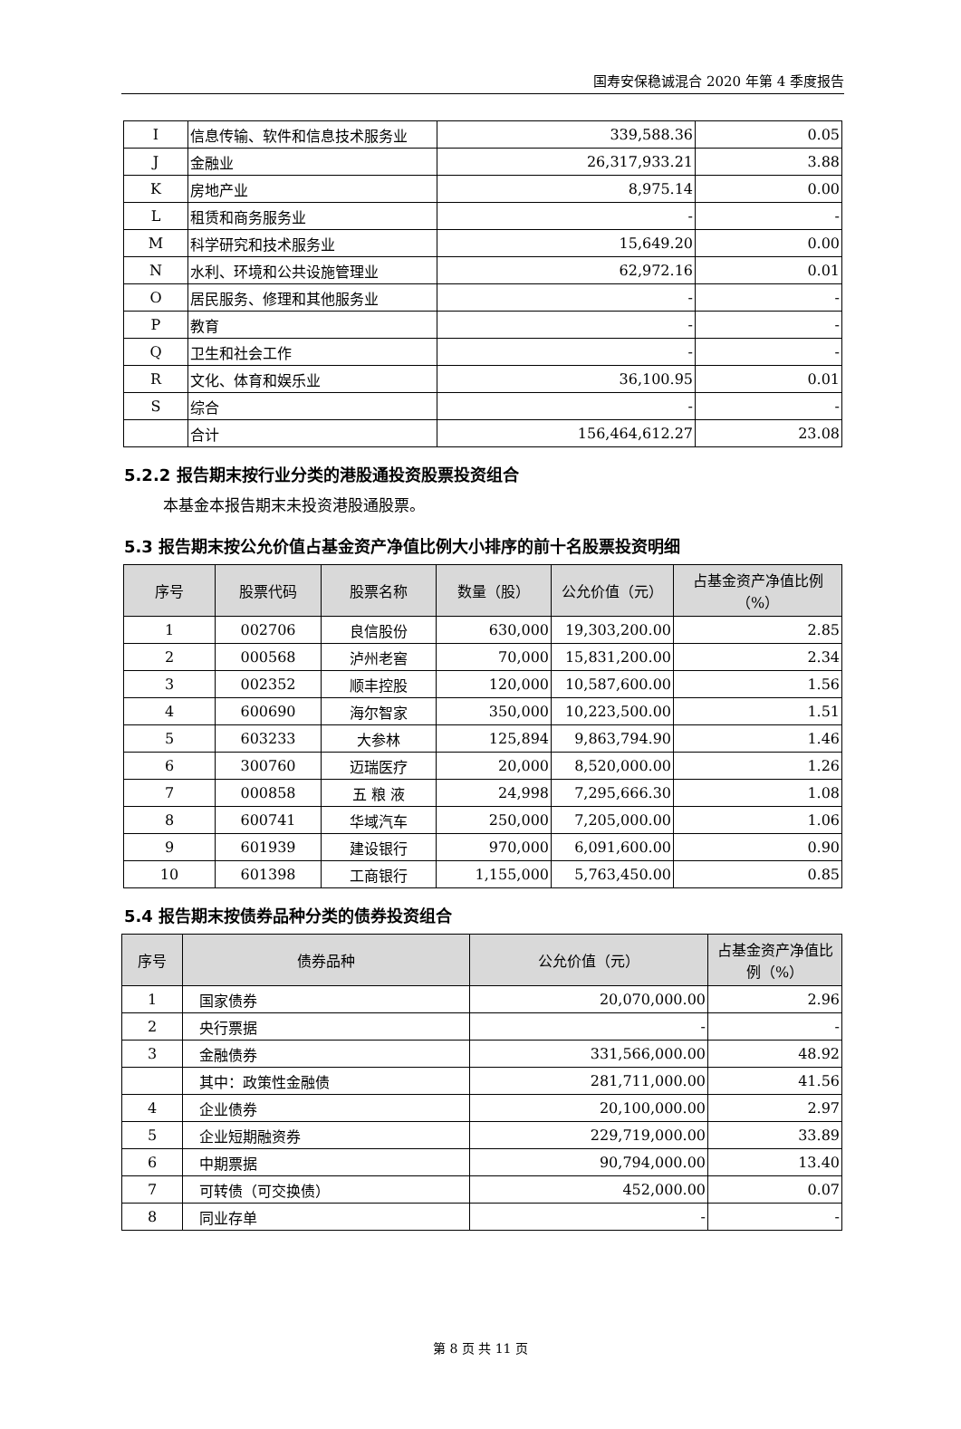国寿安保稳诚混合 2020 年第 4 季度报告
| I | 信息传输、软件和信息技术服务业 | 339,588.36 | 0.05 |
| J | 金融业 | 26,317,933.21 | 3.88 |
| K | 房地产业 | 8,975.14 | 0.00 |
| L | 租赁和商务服务业 | - | - |
| M | 科学研究和技术服务业 | 15,649.20 | 0.00 |
| N | 水利、环境和公共设施管理业 | 62,972.16 | 0.01 |
| O | 居民服务、修理和其他服务业 | - | - |
| P | 教育 | - | - |
| Q | 卫生和社会工作 | - | - |
| R | 文化、体育和娱乐业 | 36,100.95 | 0.01 |
| S | 综合 | - | - |
| | 合计 | 156,464,612.27 | 23.08 |
5.2.2 报告期末按行业分类的港股通投资股票投资组合
本基金本报告期末未投资港股通股票。
5.3 报告期末按公允价值占基金资产净值比例大小排序的前十名股票投资明细
| 序号 | 股票代码 | 股票名称 | 数量（股） | 公允价值（元） | 占基金资产净值比例（%） |
| --- | --- | --- | --- | --- | --- |
| 1 | 002706 | 良信股份 | 630,000 | 19,303,200.00 | 2.85 |
| 2 | 000568 | 泸州老窖 | 70,000 | 15,831,200.00 | 2.34 |
| 3 | 002352 | 顺丰控股 | 120,000 | 10,587,600.00 | 1.56 |
| 4 | 600690 | 海尔智家 | 350,000 | 10,223,500.00 | 1.51 |
| 5 | 603233 | 大参林 | 125,894 | 9,863,794.90 | 1.46 |
| 6 | 300760 | 迈瑞医疗 | 20,000 | 8,520,000.00 | 1.26 |
| 7 | 000858 | 五 粮 液 | 24,998 | 7,295,666.30 | 1.08 |
| 8 | 600741 | 华域汽车 | 250,000 | 7,205,000.00 | 1.06 |
| 9 | 601939 | 建设银行 | 970,000 | 6,091,600.00 | 0.90 |
| 10 | 601398 | 工商银行 | 1,155,000 | 5,763,450.00 | 0.85 |
5.4 报告期末按债券品种分类的债券投资组合
| 序号 | 债券品种 | 公允价值（元） | 占基金资产净值比例（%） |
| --- | --- | --- | --- |
| 1 | 国家债券 | 20,070,000.00 | 2.96 |
| 2 | 央行票据 | - | - |
| 3 | 金融债券 | 331,566,000.00 | 48.92 |
| | 其中：政策性金融债 | 281,711,000.00 | 41.56 |
| 4 | 企业债券 | 20,100,000.00 | 2.97 |
| 5 | 企业短期融资券 | 229,719,000.00 | 33.89 |
| 6 | 中期票据 | 90,794,000.00 | 13.40 |
| 7 | 可转债（可交换债） | 452,000.00 | 0.07 |
| 8 | 同业存单 | - | - |
第 8 页 共 11 页